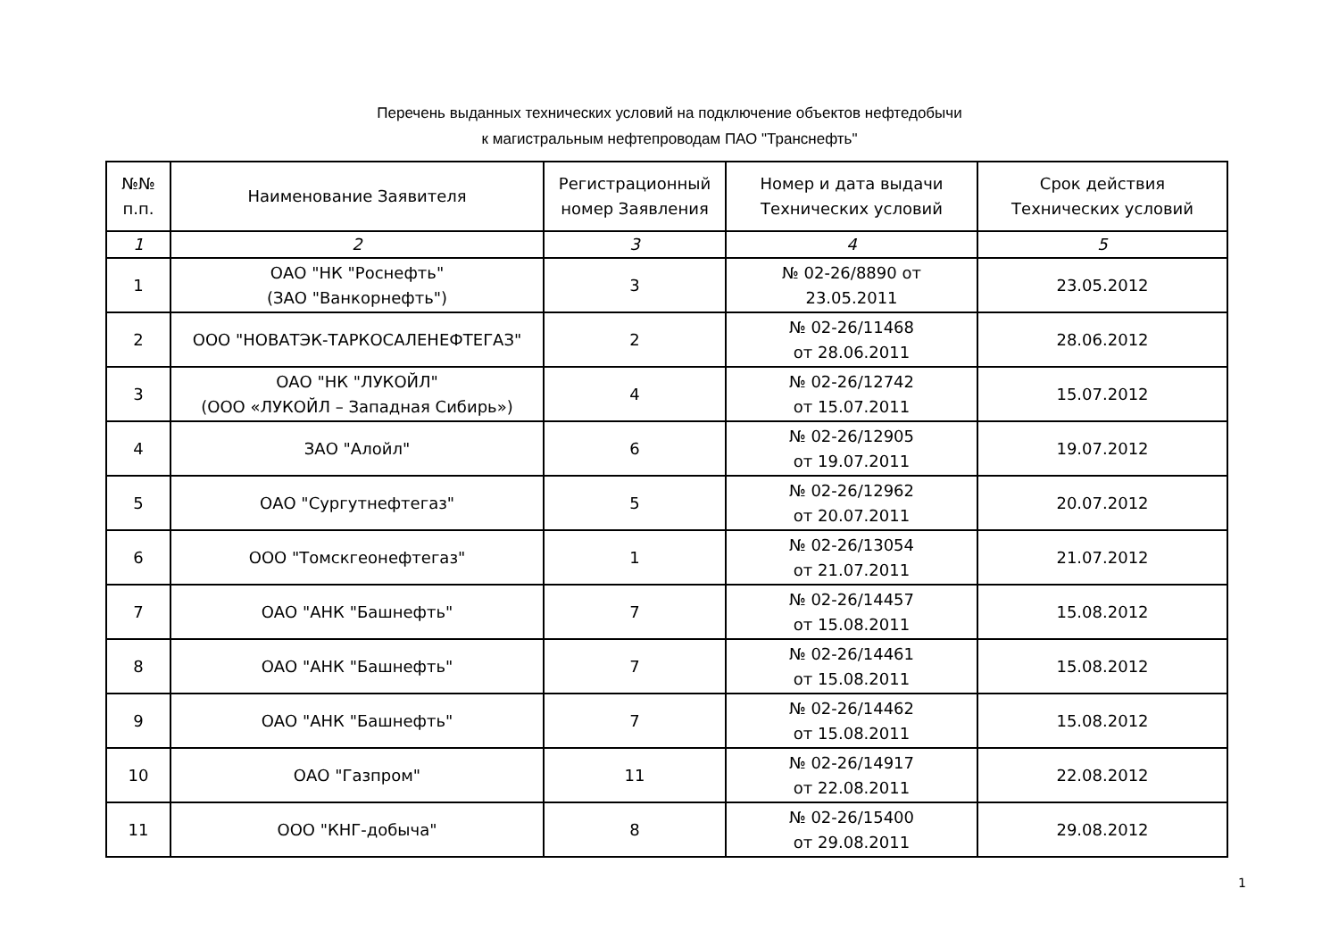Перечень выданных технических условий на подключение объектов нефтедобычи
к магистральным нефтепроводам ПАО "Транснефть"
| №№ п.п. | Наименование Заявителя | Регистрационный номер Заявления | Номер и дата выдачи Технических условий | Срок действия Технических условий |
| --- | --- | --- | --- | --- |
| 1 | 2 | 3 | 4 | 5 |
| 1 | ОАО "НК "Роснефть" (ЗАО "Ванкорнефть") | 3 | № 02-26/8890 от 23.05.2011 | 23.05.2012 |
| 2 | ООО "НОВАТЭК-ТАРКОСАЛЕНЕФТЕГАЗ" | 2 | № 02-26/11468 от 28.06.2011 | 28.06.2012 |
| 3 | ОАО "НК "ЛУКОЙЛ" (ООО «ЛУКОЙЛ – Западная Сибирь») | 4 | № 02-26/12742 от 15.07.2011 | 15.07.2012 |
| 4 | ЗАО "Алойл" | 6 | № 02-26/12905 от 19.07.2011 | 19.07.2012 |
| 5 | ОАО "Сургутнефтегаз" | 5 | № 02-26/12962 от 20.07.2011 | 20.07.2012 |
| 6 | ООО "Томскгеонефтегаз" | 1 | № 02-26/13054 от 21.07.2011 | 21.07.2012 |
| 7 | ОАО "АНК "Башнефть" | 7 | № 02-26/14457 от 15.08.2011 | 15.08.2012 |
| 8 | ОАО "АНК "Башнефть" | 7 | № 02-26/14461 от 15.08.2011 | 15.08.2012 |
| 9 | ОАО "АНК "Башнефть" | 7 | № 02-26/14462 от 15.08.2011 | 15.08.2012 |
| 10 | ОАО "Газпром" | 11 | № 02-26/14917 от 22.08.2011 | 22.08.2012 |
| 11 | ООО "КНГ-добыча" | 8 | № 02-26/15400 от 29.08.2011 | 29.08.2012 |
1